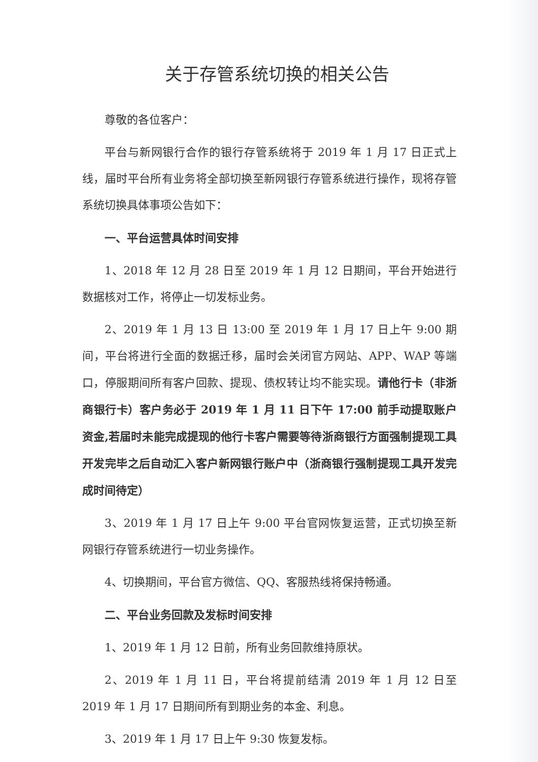关于存管系统切换的相关公告
尊敬的各位客户：
平台与新网银行合作的银行存管系统将于 2019 年 1 月 17 日正式上线，届时平台所有业务将全部切换至新网银行存管系统进行操作，现将存管系统切换具体事项公告如下：
一、平台运营具体时间安排
1、2018 年 12 月 28 日至 2019 年 1 月 12 日期间，平台开始进行数据核对工作，将停止一切发标业务。
2、2019 年 1 月 13 日 13:00 至 2019 年 1 月 17 日上午 9:00 期间，平台将进行全面的数据迁移，届时会关闭官方网站、APP、WAP 等端口，停服期间所有客户回款、提现、债权转让均不能实现。请他行卡（非浙商银行卡）客户务必于 2019 年 1 月 11 日下午 17:00 前手动提取账户资金,若届时未能完成提现的他行卡客户需要等待浙商银行方面强制提现工具开发完毕之后自动汇入客户新网银行账户中（浙商银行强制提现工具开发完成时间待定）
3、2019 年 1 月 17 日上午 9:00 平台官网恢复运营，正式切换至新网银行存管系统进行一切业务操作。
4、切换期间，平台官方微信、QQ、客服热线将保持畅通。
二、平台业务回款及发标时间安排
1、2019 年 1 月 12 日前，所有业务回款维持原状。
2、2019 年 1 月 11 日，平台将提前结清 2019 年 1 月 12 日至 2019 年 1 月 17 日期间所有到期业务的本金、利息。
3、2019 年 1 月 17 日上午 9:30 恢复发标。